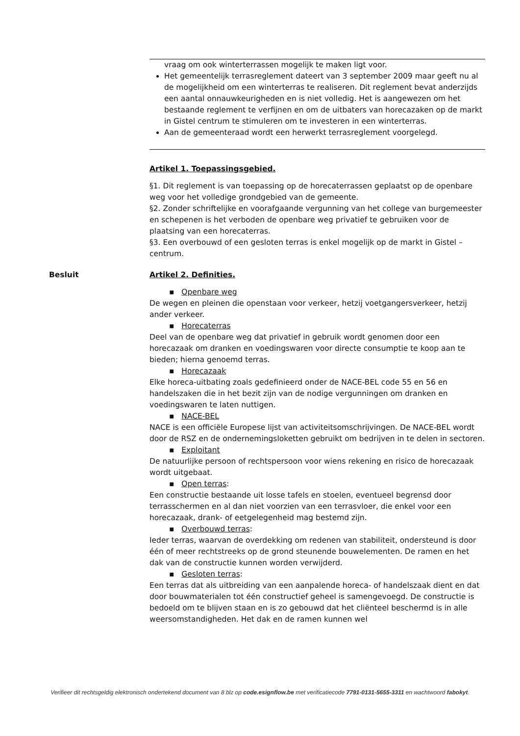vraag om ook winterterrassen mogelijk te maken ligt voor.
Het gemeentelijk terrasreglement dateert van 3 september 2009 maar geeft nu al de mogelijkheid om een winterterras te realiseren. Dit reglement bevat anderzijds een aantal onnauwkeurigheden en is niet volledig. Het is aangewezen om het bestaande reglement te verfijnen en om de uitbaters van horecazaken op de markt in Gistel centrum te stimuleren om te investeren in een winterterras.
Aan de gemeenteraad wordt een herwerkt terrasreglement voorgelegd.
Artikel 1. Toepassingsgebied.
§1. Dit reglement is van toepassing op de horecaterrassen geplaatst op de openbare weg voor het volledige grondgebied van de gemeente.
§2. Zonder schriftelijke en voorafgaande vergunning van het college van burgemeester en schepenen is het verboden de openbare weg privatief te gebruiken voor de plaatsing van een horecaterras.
§3. Een overbouwd of een gesloten terras is enkel mogelijk op de markt in Gistel – centrum.
Besluit
Artikel 2. Definities.
▪ Openbare weg
De wegen en pleinen die openstaan voor verkeer, hetzij voetgangersverkeer, hetzij ander verkeer.
▪ Horecaterras
Deel van de openbare weg dat privatief in gebruik wordt genomen door een horecazaak om dranken en voedingswaren voor directe consumptie te koop aan te bieden; hierna genoemd terras.
▪ Horecazaak
Elke horeca-uitbating zoals gedefinieerd onder de NACE-BEL code 55 en 56 en handelszaken die in het bezit zijn van de nodige vergunningen om dranken en voedingswaren te laten nuttigen.
▪ NACE-BEL
NACE is een officiële Europese lijst van activiteitsomschrijvingen. De NACE-BEL wordt door de RSZ en de ondernemingsloketten gebruikt om bedrijven in te delen in sectoren.
▪ Exploitant
De natuurlijke persoon of rechtspersoon voor wiens rekening en risico de horecazaak wordt uitgebaat.
▪ Open terras:
Een constructie bestaande uit losse tafels en stoelen, eventueel begrensd door terrasschermen en al dan niet voorzien van een terrasvloer, die enkel voor een horecazaak, drank- of eetgelegenheid mag bestemd zijn.
▪ Overbouwd terras:
Ieder terras, waarvan de overdekking om redenen van stabiliteit, ondersteund is door één of meer rechtstreeks op de grond steunende bouwelementen. De ramen en het dak van de constructie kunnen worden verwijderd.
▪ Gesloten terras:
Een terras dat als uitbreiding van een aanpalende horeca- of handelszaak dient en dat door bouwmaterialen tot één constructief geheel is samengevoegd. De constructie is bedoeld om te blijven staan en is zo gebouwd dat het cliënteel beschermd is in alle weersomstandigheden. Het dak en de ramen kunnen wel
Verifieer dit rechtsgeldig elektronisch ondertekend document van 8 blz op code.esignflow.be met verificatiecode 7791-0131-5655-3311 en wachtwoord fabokyt.